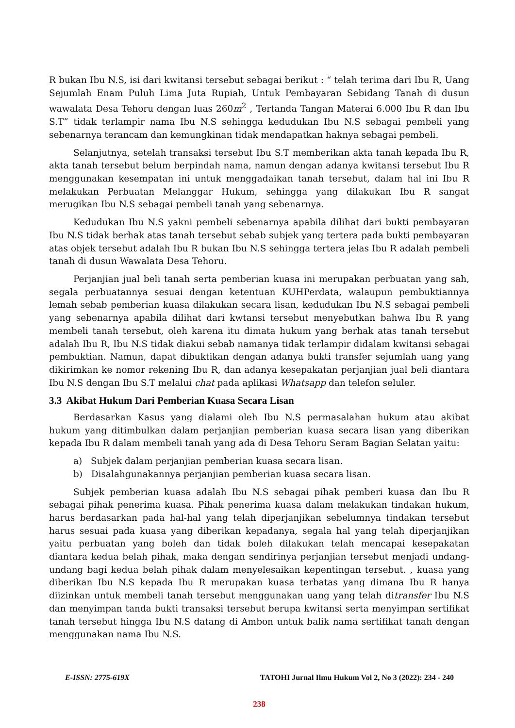R bukan Ibu N.S, isi dari kwitansi tersebut sebagai berikut : “ telah terima dari Ibu R, Uang Sejumlah Enam Puluh Lima Juta Rupiah, Untuk Pembayaran Sebidang Tanah di dusun wawalata Desa Tehoru dengan luas 260m<sup>2</sup> , Tertanda Tangan Materai 6.000 Ibu R dan Ibu S.T” tidak terlampir nama Ibu N.S sehingga kedudukan Ibu N.S sebagai pembeli yang sebenarnya terancam dan kemungkinan tidak mendapatkan haknya sebagai pembeli.
Selanjutnya, setelah transaksi tersebut Ibu S.T memberikan akta tanah kepada Ibu R, akta tanah tersebut belum berpindah nama, namun dengan adanya kwitansi tersebut Ibu R menggunakan kesempatan ini untuk menggadaikan tanah tersebut, dalam hal ini Ibu R melakukan Perbuatan Melanggar Hukum, sehingga yang dilakukan Ibu R sangat merugikan Ibu N.S sebagai pembeli tanah yang sebenarnya.
Kedudukan Ibu N.S yakni pembeli sebenarnya apabila dilihat dari bukti pembayaran Ibu N.S tidak berhak atas tanah tersebut sebab subjek yang tertera pada bukti pembayaran atas objek tersebut adalah Ibu R bukan Ibu N.S sehingga tertera jelas Ibu R adalah pembeli tanah di dusun Wawalata Desa Tehoru.
Perjanjian jual beli tanah serta pemberian kuasa ini merupakan perbuatan yang sah, segala perbuatannya sesuai dengan ketentuan KUHPerdata, walaupun pembuktiannya lemah sebab pemberian kuasa dilakukan secara lisan, kedudukan Ibu N.S sebagai pembeli yang sebenarnya apabila dilihat dari kwtansi tersebut menyebutkan bahwa Ibu R yang membeli tanah tersebut, oleh karena itu dimata hukum yang berhak atas tanah tersebut adalah Ibu R, Ibu N.S tidak diakui sebab namanya tidak terlampir didalam kwitansi sebagai pembuktian. Namun, dapat dibuktikan dengan adanya bukti transfer sejumlah uang yang dikirimkan ke nomor rekening Ibu R, dan adanya kesepakatan perjanjian jual beli diantara Ibu N.S dengan Ibu S.T melalui chat pada aplikasi Whatsapp dan telefon seluler.
3.3 Akibat Hukum Dari Pemberian Kuasa Secara Lisan
Berdasarkan Kasus yang dialami oleh Ibu N.S permasalahan hukum atau akibat hukum yang ditimbulkan dalam perjanjian pemberian kuasa secara lisan yang diberikan kepada Ibu R dalam membeli tanah yang ada di Desa Tehoru Seram Bagian Selatan yaitu:
a) Subjek dalam perjanjian pemberian kuasa secara lisan.
b) Disalahgunakannya perjanjian pemberian kuasa secara lisan.
Subjek pemberian kuasa adalah Ibu N.S sebagai pihak pemberi kuasa dan Ibu R sebagai pihak penerima kuasa. Pihak penerima kuasa dalam melakukan tindakan hukum, harus berdasarkan pada hal-hal yang telah diperjanjikan sebelumnya tindakan tersebut harus sesuai pada kuasa yang diberikan kepadanya, segala hal yang telah diperjanjikan yaitu perbuatan yang boleh dan tidak boleh dilakukan telah mencapai kesepakatan diantara kedua belah pihak, maka dengan sendirinya perjanjian tersebut menjadi undang-undang bagi kedua belah pihak dalam menyelesaikan kepentingan tersebut. , kuasa yang diberikan Ibu N.S kepada Ibu R merupakan kuasa terbatas yang dimana Ibu R hanya diizinkan untuk membeli tanah tersebut menggunakan uang yang telah ditransfer Ibu N.S dan menyimpan tanda bukti transaksi tersebut berupa kwitansi serta menyimpan sertifikat tanah tersebut hingga Ibu N.S datang di Ambon untuk balik nama sertifikat tanah dengan menggunakan nama Ibu N.S.
E-ISSN: 2775-619X TATOHI Jurnal Ilmu Hukum Vol 2, No 3 (2022): 234 - 240
238